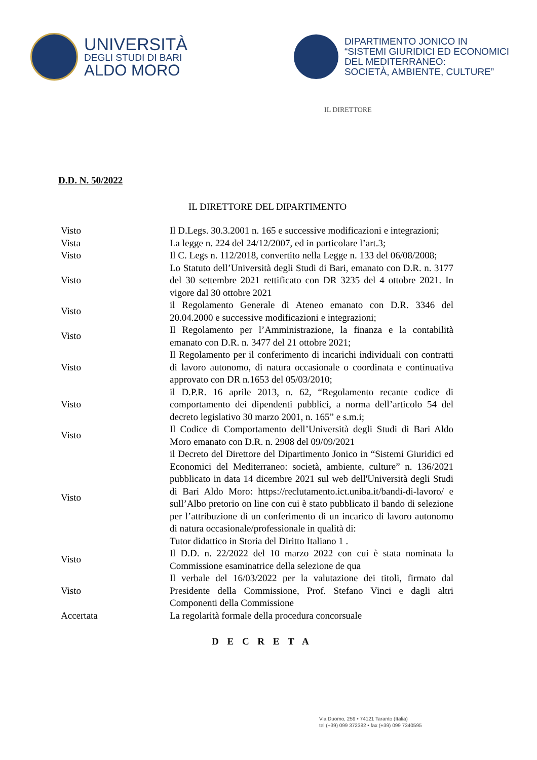UNIVERSITÀ
DEGLI STUDI DI BARI
ALDO MORO
DIPARTIMENTO JONICO IN
“SISTEMI GIURIDICI ED ECONOMICI
DEL MEDITERRANEO:
SOCIETÀ, AMBIENTE, CULTURE”
IL DIRETTORE
D.D. N. 50/2022
IL DIRETTORE DEL DIPARTIMENTO
| Visto | Il D.Legs. 30.3.2001 n. 165 e successive modificazioni e integrazioni; |
| Vista | La legge n. 224 del 24/12/2007, ed in particolare l’art.3; |
| Visto | Il C. Legs n. 112/2018, convertito nella Legge n. 133 del 06/08/2008; |
| Visto | Lo Statuto dell’Università degli Studi di Bari, emanato con D.R. n. 3177 del 30 settembre 2021 rettificato con DR 3235 del 4 ottobre 2021. In vigore dal 30 ottobre 2021 |
| Visto | il Regolamento Generale di Ateneo emanato con D.R. 3346 del 20.04.2000 e successive modificazioni e integrazioni; |
| Visto | Il Regolamento per l’Amministrazione, la finanza e la contabilità emanato con D.R. n. 3477 del 21 ottobre 2021; |
| Visto | Il Regolamento per il conferimento di incarichi individuali con contratti di lavoro autonomo, di natura occasionale o coordinata e continuativa approvato con DR n.1653 del 05/03/2010; |
| Visto | il D.P.R. 16 aprile 2013, n. 62, “Regolamento recante codice di comportamento dei dipendenti pubblici, a norma dell’articolo 54 del decreto legislativo 30 marzo 2001, n. 165” e s.m.i; |
| Visto | Il Codice di Comportamento dell’Università degli Studi di Bari Aldo Moro emanato con D.R. n. 2908 del 09/09/2021 |
| Visto | il Decreto del Direttore del Dipartimento Jonico in “Sistemi Giuridici ed Economici del Mediterraneo: società, ambiente, culture” n. 136/2021 pubblicato in data 14 dicembre 2021 sul web dell'Università degli Studi di Bari Aldo Moro: https://reclutamento.ict.uniba.it/bandi-di-lavoro/ e sull’Albo pretorio on line con cui è stato pubblicato il bando di selezione per l’attribuzione di un conferimento di un incarico di lavoro autonomo di natura occasionale/professionale in qualità di: Tutor didattico in Storia del Diritto Italiano 1 . |
| Visto | Il D.D. n. 22/2022 del 10 marzo 2022 con cui è stata nominata la Commissione esaminatrice della selezione de qua |
| Visto | Il verbale del 16/03/2022 per la valutazione dei titoli, firmato dal Presidente della Commissione, Prof. Stefano Vinci e dagli altri Componenti della Commissione |
| Accertata | La regolarità formale della procedura concorsuale |
D E C R E T A
Via Duomo, 259 • 74121 Taranto (Italia)
tel (+39) 099 372382 • fax (+39) 099 7340595